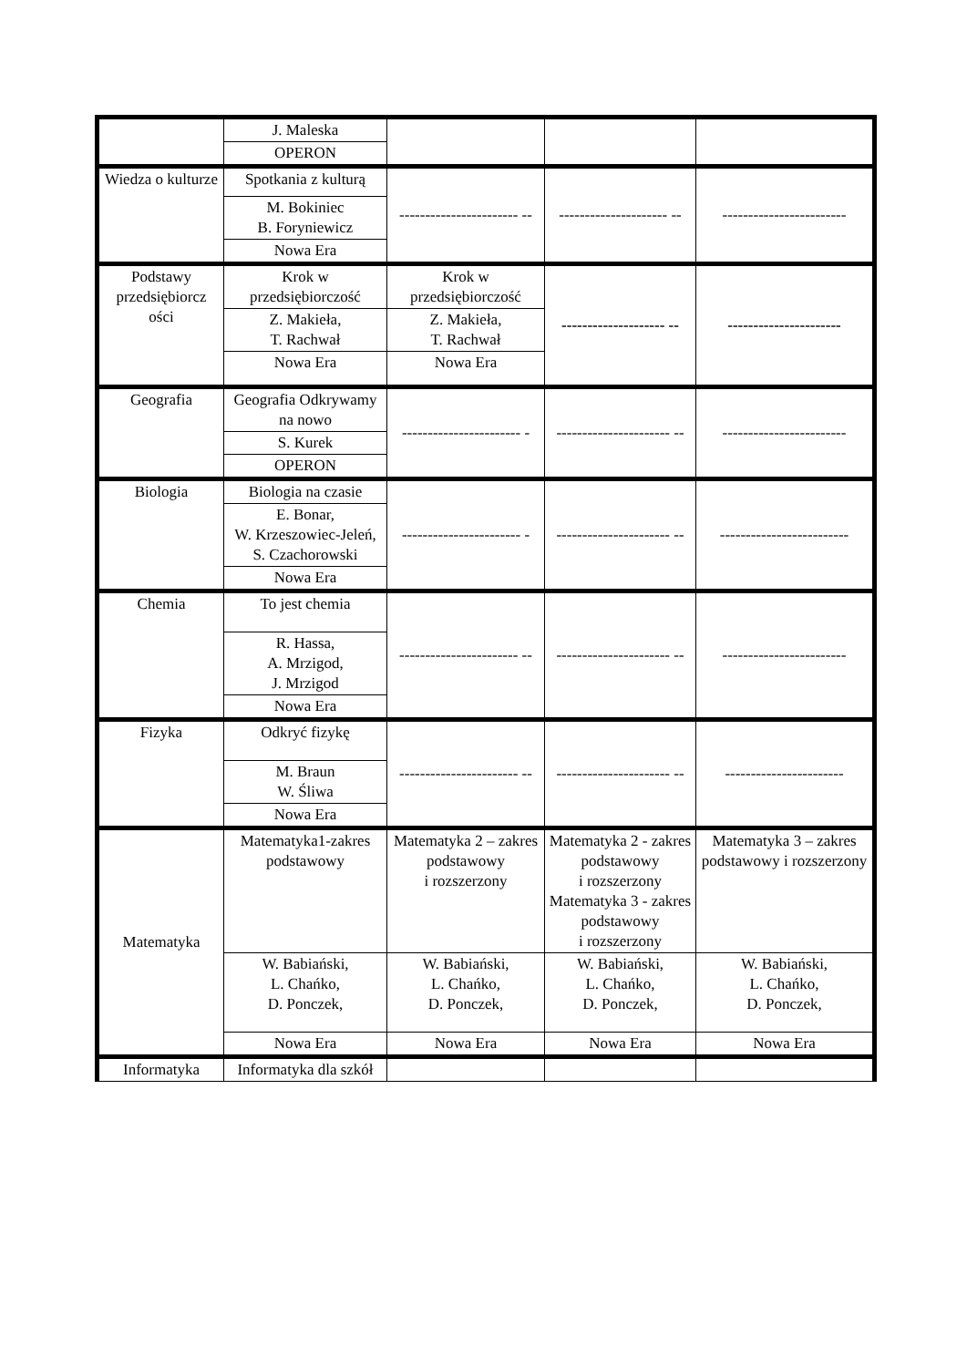| | J. Maleska | | | |
| | OPERON | | | |
| Wiedza o kulturze | Spotkania z kulturą | ----------------------- -- | --------------------- -- | ------------------------ |
| | M. Bokiniec B. Foryniewicz | | | |
| | Nowa Era | | | |
| Podstawy przedsiębiorcz ości | Krok w przedsiębiorczość | Krok w przedsiębiorczość | -------------------- -- | ---------------------- |
| | Z. Makieła, T. Rachwał | Z. Makieła, T. Rachwał | | |
| | Nowa Era | Nowa Era | | |
| Geografia | Geografia Odkrywamy na nowo | ----------------------- - | ---------------------- -- | ------------------------ |
| | S. Kurek | | | |
| | OPERON | | | |
| Biologia | Biologia na czasie | ----------------------- - | ---------------------- -- | ------------------------- |
| | E. Bonar, W. Krzeszowiec-Jeleń, S. Czachorowski | | | |
| | Nowa Era | | | |
| Chemia | To jest chemia | ----------------------- -- | ---------------------- -- | ------------------------ |
| | R. Hassa, A. Mrzigod, J. Mrzigod | | | |
| | Nowa Era | | | |
| Fizyka | Odkryć fizykę | ----------------------- -- | ---------------------- -- | ----------------------- |
| | M. Braun W. Śliwa | | | |
| | Nowa Era | | | |
| Matematyka | Matematyka1-zakres podstawowy | Matematyka 2 – zakres podstawowy i rozszerzony | Matematyka 2 - zakres podstawowy i rozszerzony Matematyka 3 - zakres podstawowy i rozszerzony | Matematyka 3 – zakres podstawowy i rozszerzony |
| | W. Babiański, L. Chańko, D. Ponczek, | W. Babiański, L. Chańko, D. Ponczek, | W. Babiański, L. Chańko, D. Ponczek, | W. Babiański, L. Chańko, D. Ponczek, |
| | Nowa Era | Nowa Era | Nowa Era | Nowa Era |
| Informatyka | Informatyka dla szkół | | | |